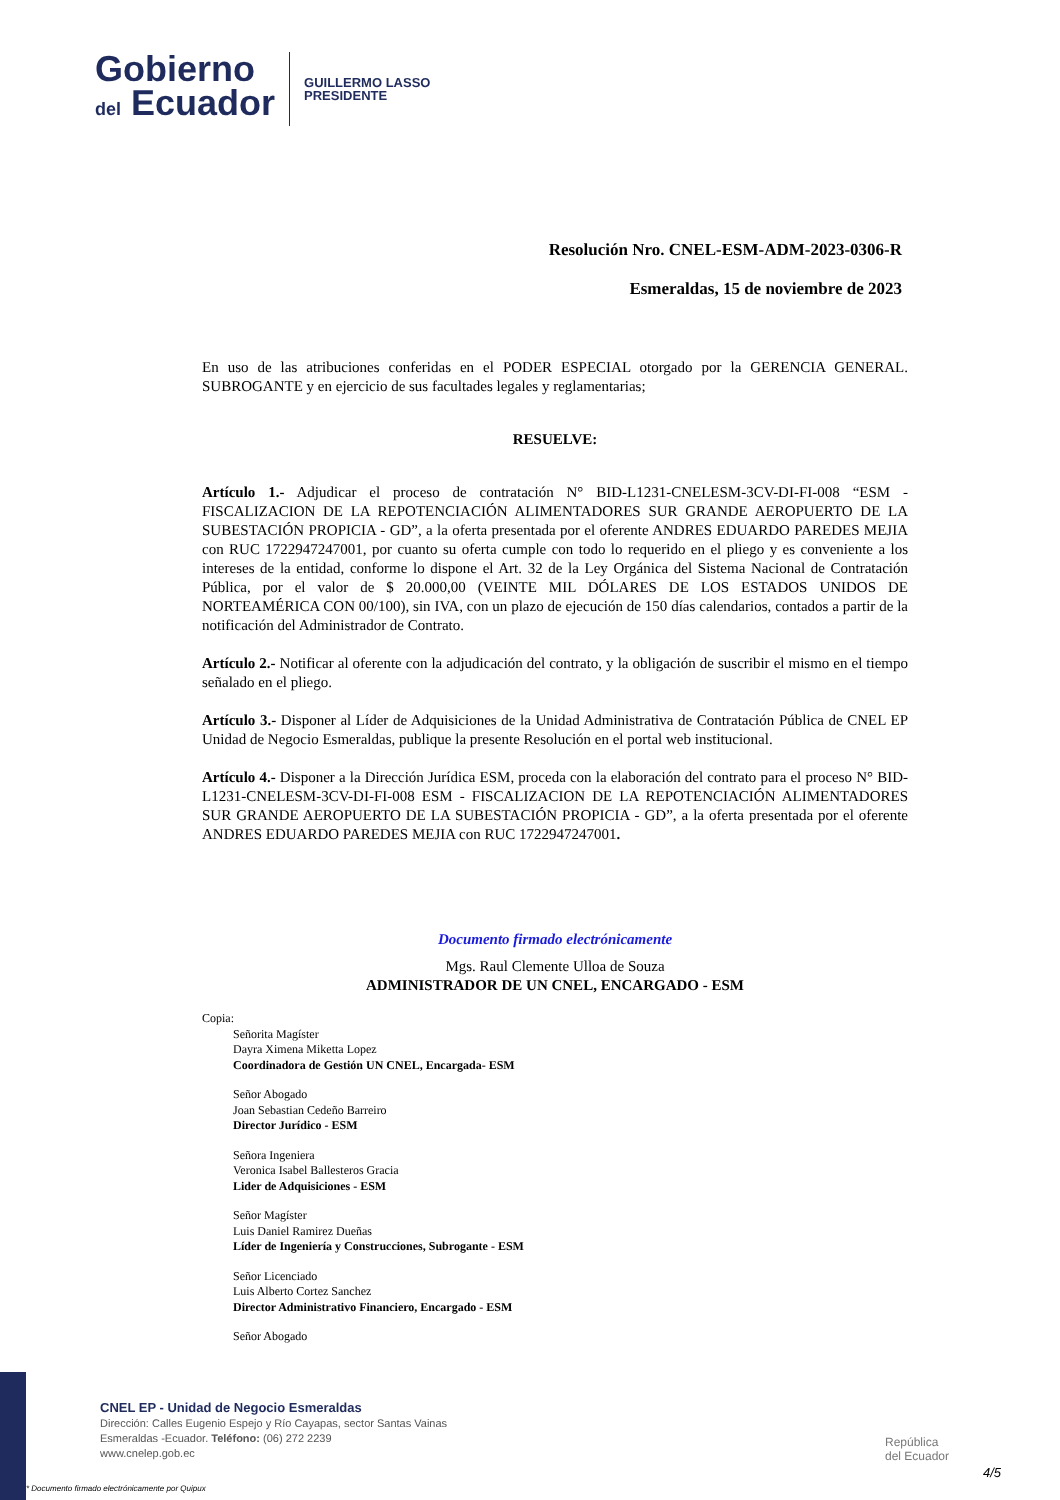Gobierno
del Ecuador
GUILLERMO LASSO
PRESIDENTE
Resolución Nro. CNEL-ESM-ADM-2023-0306-R
Esmeraldas, 15 de noviembre de 2023
En uso de las atribuciones conferidas en el PODER ESPECIAL otorgado por la GERENCIA GENERAL. SUBROGANTE y en ejercicio de sus facultades legales y reglamentarias;
RESUELVE:
Artículo 1.- Adjudicar el proceso de contratación N° BID-L1231-CNELESM-3CV-DI-FI-008 “ESM - FISCALIZACION DE LA REPOTENCIACIÓN ALIMENTADORES SUR GRANDE AEROPUERTO DE LA SUBESTACIÓN PROPICIA - GD”, a la oferta presentada por el oferente ANDRES EDUARDO PAREDES MEJIA con RUC 1722947247001, por cuanto su oferta cumple con todo lo requerido en el pliego y es conveniente a los intereses de la entidad, conforme lo dispone el Art. 32 de la Ley Orgánica del Sistema Nacional de Contratación Pública, por el valor de $ 20.000,00 (VEINTE MIL DÓLARES DE LOS ESTADOS UNIDOS DE NORTEAMÉRICA CON 00/100), sin IVA, con un plazo de ejecución de 150 días calendarios, contados a partir de la notificación del Administrador de Contrato.
Artículo 2.- Notificar al oferente con la adjudicación del contrato, y la obligación de suscribir el mismo en el tiempo señalado en el pliego.
Artículo 3.- Disponer al Líder de Adquisiciones de la Unidad Administrativa de Contratación Pública de CNEL EP Unidad de Negocio Esmeraldas, publique la presente Resolución en el portal web institucional.
Artículo 4.- Disponer a la Dirección Jurídica ESM, proceda con la elaboración del contrato para el proceso N° BID-L1231-CNELESM-3CV-DI-FI-008 ESM - FISCALIZACION DE LA REPOTENCIACIÓN ALIMENTADORES SUR GRANDE AEROPUERTO DE LA SUBESTACIÓN PROPICIA - GD”, a la oferta presentada por el oferente ANDRES EDUARDO PAREDES MEJIA con RUC 1722947247001.
Documento firmado electrónicamente
Mgs. Raul Clemente Ulloa de Souza
ADMINISTRADOR DE UN CNEL, ENCARGADO - ESM
Copia:
Señorita Magíster
Dayra Ximena Miketta Lopez
Coordinadora de Gestión UN CNEL, Encargada- ESM
Señor Abogado
Joan Sebastian Cedeño Barreiro
Director Jurídico - ESM
Señora Ingeniera
Veronica Isabel Ballesteros Gracia
Lider de Adquisiciones - ESM
Señor Magíster
Luis Daniel Ramirez Dueñas
Líder de Ingeniería y Construcciones, Subrogante - ESM
Señor Licenciado
Luis Alberto Cortez Sanchez
Director Administrativo Financiero, Encargado - ESM
Señor Abogado
CNEL EP - Unidad de Negocio Esmeraldas
Dirección: Calles Eugenio Espejo y Río Cayapas, sector Santas Vainas
Esmeraldas -Ecuador. Teléfono: (06) 272 2239
www.cnelep.gob.ec
República
del Ecuador
4/5
* Documento firmado electrónicamente por Quipux